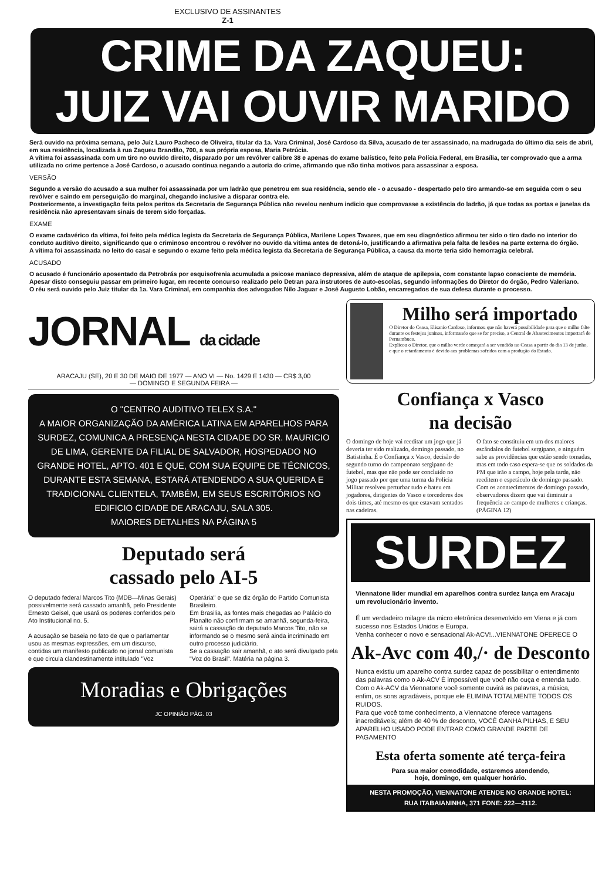EXCLUSIVO DE ASSINANTES
Z-1
CRIME DA ZAQUEU:
JUIZ VAI OUVIR MARIDO
Será ouvido na próxima semana, pelo Juíz Lauro Pacheco de Oliveira, titular da 1a. Vara Criminal, José Cardoso da Silva, acusado de ter assassinado, na madrugada do último dia seis de abril, em sua residência, localizada à rua Zaqueu Brandão, 700, a sua própria esposa, Maria Petrúcia.
A vítima foi assassinada com um tiro no ouvido direito, disparado por um revólver calibre 38 e apenas do exame balístico, feito pela Polícia Federal, em Brasília, ter comprovado que a arma utilizada no crime pertence a José Cardoso, o acusado continua negando a autoria do crime, afirmando que não tinha motivos para assassinar a esposa.
VERSÃO
Segundo a versão do acusado a sua mulher foi assassinada por um ladrão que penetrou em sua residência, sendo ele - o acusado - despertado pelo tiro armando-se em seguida com o seu revólver e saindo em perseguição do marginal, chegando inclusive a disparar contra ele.
Posteriormente, a investigação feita pelos peritos da Secretaria de Segurança Pública não revelou nenhum indicio que comprovasse a existência do ladrão, já que todas as portas e janelas da residência não apresentavam sinais de terem sido forçadas.
EXAME
O exame cadavérico da vítima, foi feito pela médica legista da Secretaria de Segurança Pública, Marilene Lopes Tavares, que em seu diagnóstico afirmou ter sido o tiro dado no interior do conduto auditivo direito, significando que o criminoso encontrou o revólver no ouvido da vitima antes de detoná-lo, justificando a afirmativa pela falta de lesões na parte externa do órgão.
A vítima foi assassinada no leito do casal e segundo o exame feito pela médica legista da Secretaria de Segurança Pública, a causa da morte teria sido hemorragia celebral.
ACUSADO
O acusado é funcionário aposentado da Petrobrás por esquisofrenia acumulada a psicose maniaco depressiva, além de ataque de apilepsia, com constante lapso consciente de memória. Apesar disto conseguiu passar em primeiro lugar, em recente concurso realizado pelo Detran para instrutores de auto-escolas, segundo informações do Diretor do órgão, Pedro Valeriano.
O réu será ouvido pelo Juiz titular da 1a. Vara Criminal, em companhia dos advogados Nilo Jaguar e José Augusto Lobão, encarregados de sua defesa durante o processo.
JORNAL da cidade
ARACAJU (SE), 20 E 30 DE MAIO DE 1977 — ANO VI — No. 1429 E 1430 — CR$ 3,00
— DOMINGO E SEGUNDA FEIRA —
O "CENTRO AUDITIVO TELEX S.A."
A MAIOR ORGANIZAÇÃO DA AMÉRICA LATINA EM APARELHOS PARA SURDEZ, COMUNICA A PRESENÇA NESTA CIDADE DO SR. MAURICIO DE LIMA, GERENTE DA FILIAL DE SALVADOR, HOSPEDADO NO GRANDE HOTEL, APTO. 401 E QUE, COM SUA EQUIPE DE TÉCNICOS, DURANTE ESTA SEMANA, ESTARÁ ATENDENDO A SUA QUERIDA E TRADICIONAL CLIENTELA, TAMBÉM, EM SEUS ESCRITÓRIOS NO EDIFICIO CIDADE DE ARACAJU, SALA 305.
MAIORES DETALHES NA PÁGINA 5
Deputado será
cassado pelo AI-5
O deputado federal Marcos Tito (MDB—Minas Gerais) possivelmente será cassado amanhã, pelo Presidente Ernesto Geisel, que usará os poderes conferidos pelo Ato Institucional no. 5.
A acusação se baseia no fato de que o parlamentar usou as mesmas expressões, em um discurso, contidas um manifesto publicado no jornal comunista e que circula clandestinamente intitulado "Voz
Operária" e que se diz órgão do Partido Comunista Brasileiro.
Em Brasilia, as fontes mais chegadas ao Palácio do Planalto não confirmam se amanhã, segunda-feira, sairá a cassação do deputado Marcos Tito, não se informando se o mesmo será ainda incriminado em outro processo judiciário.
Se a cassação sair amanhã, o ato será divulgado pela "Voz do Brasil". Matéria na página 3.
Moradias e Obrigações
JC OPINIÃO PÁG. 03
Milho será importado
O Diretor do Ceasa, Elisanio Cardoso, informou que não haverá possibilidade para que o milho falte durante os festejos juninos, informando que se for preciso, a Central de Abastecimentos importará de Pernambuco.
Explicou o Diretor, que o milho verde começará a ser vendido no Ceasa a partir do dia 13 de junho, e que o retardamento é devido aos problemas sofridos com a produção do Estado.
Confiança x Vasco
na decisão
O domingo de hoje vai reeditar um jogo que já deveria ter sido realizado, domingo passado, no Batistinha. É o Confiança x Vasco, decisão do segundo turno do campeonato sergipano de futebol, mas que não pode ser concluido no jogo passado por que uma turma da Policia Militar resolveu perturbar tudo e bateu em jogadores, dirigentes do Vasco e torcedores dos dois times, até mesmo os que estavam sentados nas cadeiras.
O fato se constituiu em um dos maiores escândalos do futebol sergipano, e ninguém sabe as providências que estão sendo tomadas, mas em todo caso espera-se que os soldados da PM que irão a campo, hoje pela tarde, não reeditem o espetáculo de domingo passado. Com os acontecimentos de domingo passado, observadores dizem que vai diminuir a frequência ao campo de mulheres e crianças. (PÁGINA 12)
SURDEZ
Viennatone lider mundial em aparelhos contra surdez lança em Aracaju um revolucionário invento.
É um verdadeiro milagre da micro eletrônica desenvolvido em Viena e já com sucesso nos Estados Unidos e Europa.
Venha conhecer o novo e sensacional Ak-ACV!...VIENNATONE OFERECE O
Ak-Avc com 40,/· de Desconto
Nunca existiu um aparelho contra surdez capaz de possibilitar o entendimento das palavras como o Ak-ACV É impossível que você não ouça e entenda tudo.
Com o Ak-ACV da Viennatone você somente ouvirá as palavras, a música, enfim, os sons agradáveis, porque ele ELIMINA TOTALMENTE TODOS OS RUIDOS.
Para que você tome conhecimento, a Viennatone oferece vantagens inacreditáveis; além de 40 % de desconto, VOCÊ GANHA PILHAS, E SEU APARELHO USADO PODE ENTRAR COMO GRANDE PARTE DE PAGAMENTO
Esta oferta somente até terça-feira
Para sua maior comodidade, estaremos atendendo,
hoje, domingo, em qualquer horário.
NESTA PROMOÇÃO, VIENNATONE ATENDE NO GRANDE HOTEL:
RUA ITABAIANINHA, 371 FONE: 222—2112.